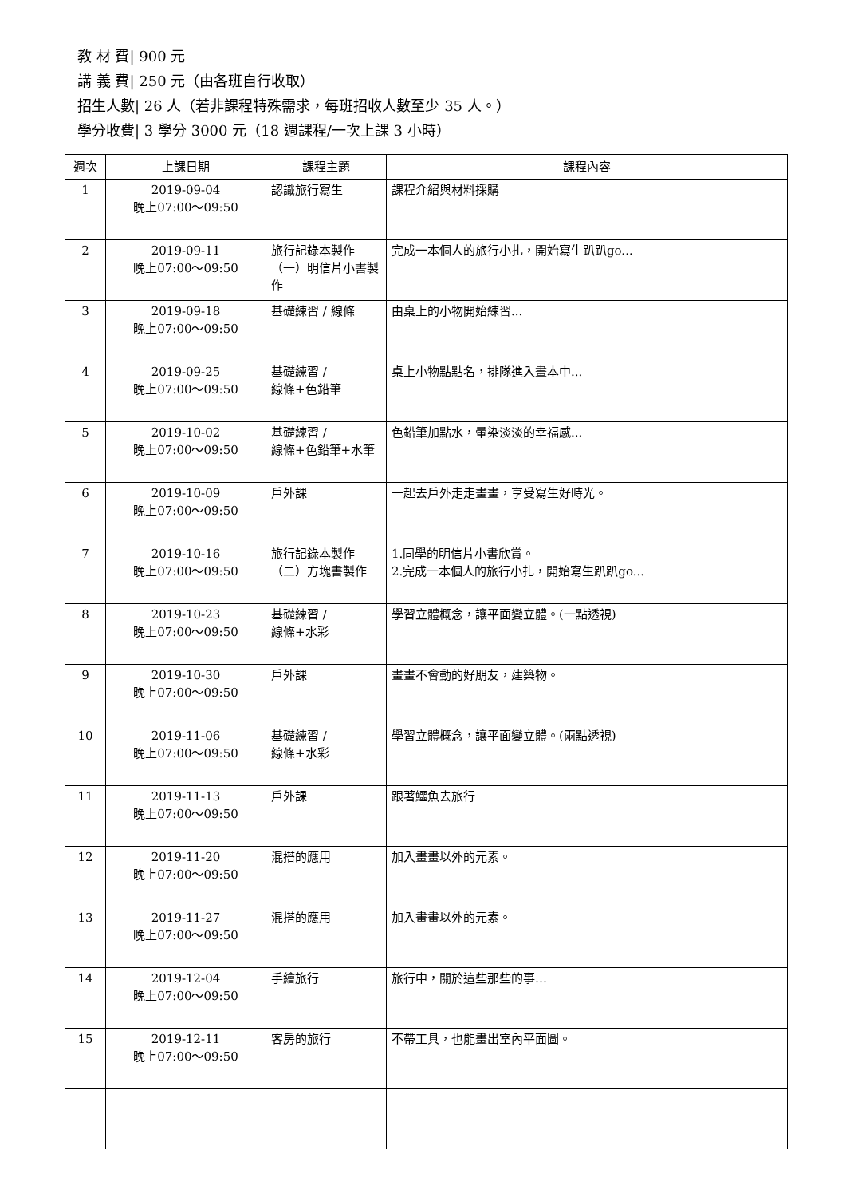教 材 費| 900 元
講 義 費| 250 元（由各班自行收取）
招生人數| 26 人（若非課程特殊需求，每班招收人數至少 35 人。）
學分收費| 3 學分 3000 元（18 週課程/一次上課 3 小時）
| 週次 | 上課日期 | 課程主題 | 課程內容 |
| --- | --- | --- | --- |
| 1 | 2019-09-04 晚上07:00～09:50 | 認識旅行寫生 | 課程介紹與材料採購 |
| 2 | 2019-09-11 晚上07:00～09:50 | 旅行記錄本製作（一）明信片小書製作 | 完成一本個人的旅行小扎，開始寫生趴趴go... |
| 3 | 2019-09-18 晚上07:00～09:50 | 基礎練習 / 線條 | 由桌上的小物開始練習... |
| 4 | 2019-09-25 晚上07:00～09:50 | 基礎練習 / 線條+色鉛筆 | 桌上小物點點名，排隊進入畫本中... |
| 5 | 2019-10-02 晚上07:00～09:50 | 基礎練習 / 線條+色鉛筆+水筆 | 色鉛筆加點水，暈染淡淡的幸福感... |
| 6 | 2019-10-09 晚上07:00～09:50 | 戶外課 | 一起去戶外走走畫畫，享受寫生好時光。 |
| 7 | 2019-10-16 晚上07:00～09:50 | 旅行記錄本製作（二）方塊書製作 | 1.同學的明信片小書欣賞。 2.完成一本個人的旅行小扎，開始寫生趴趴go... |
| 8 | 2019-10-23 晚上07:00～09:50 | 基礎練習 / 線條+水彩 | 學習立體概念，讓平面變立體。(一點透視) |
| 9 | 2019-10-30 晚上07:00～09:50 | 戶外課 | 畫畫不會動的好朋友，建築物。 |
| 10 | 2019-11-06 晚上07:00～09:50 | 基礎練習 / 線條+水彩 | 學習立體概念，讓平面變立體。(兩點透視) |
| 11 | 2019-11-13 晚上07:00～09:50 | 戶外課 | 跟著鱷魚去旅行 |
| 12 | 2019-11-20 晚上07:00～09:50 | 混搭的應用 | 加入畫畫以外的元素。 |
| 13 | 2019-11-27 晚上07:00～09:50 | 混搭的應用 | 加入畫畫以外的元素。 |
| 14 | 2019-12-04 晚上07:00～09:50 | 手繪旅行 | 旅行中，關於這些那些的事… |
| 15 | 2019-12-11 晚上07:00～09:50 | 客房的旅行 | 不帶工具，也能畫出室內平面圖。 |